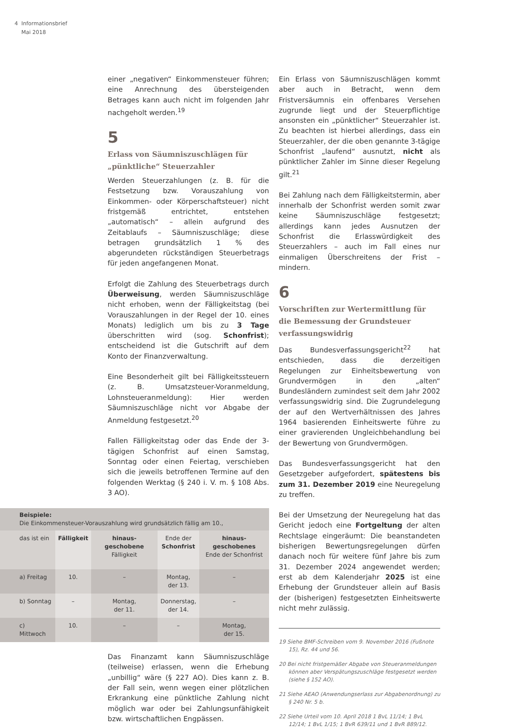4 Informationsbrief
Mai 2018
einer „negativen“ Einkommensteuer führen; eine Anrechnung des übersteigenden Betrages kann auch nicht im folgenden Jahr nachgeholt werden.<sup>19</sup>
5
Erlass von Säumniszuschlägen für „pünktliche“ Steuerzahler
Werden Steuerzahlungen (z. B. für die Festsetzung bzw. Vorauszahlung von Einkommen- oder Körperschaftsteuer) nicht fristgemäß entrichtet, entstehen „automatisch“ – allein aufgrund des Zeitablaufs – Säumniszuschläge; diese betragen grundsätzlich 1 % des abgerundeten rückständigen Steuerbetrags für jeden angefangenen Monat.
Erfolgt die Zahlung des Steuerbetrags durch Überweisung, werden Säumniszuschläge nicht erhoben, wenn der Fälligkeitstag (bei Vorauszahlungen in der Regel der 10. eines Monats) lediglich um bis zu 3 Tage überschritten wird (sog. Schonfrist); entscheidend ist die Gutschrift auf dem Konto der Finanzverwaltung.
Eine Besonderheit gilt bei Fälligkeitssteuern (z. B. Umsatzsteuer-Voranmeldung, Lohnsteueranmeldung): Hier werden Säumniszuschläge nicht vor Abgabe der Anmeldung festgesetzt.<sup>20</sup>
Fallen Fälligkeitstag oder das Ende der 3-tägigen Schonfrist auf einen Samstag, Sonntag oder einen Feiertag, verschieben sich die jeweils betroffenen Termine auf den folgenden Werktag (§ 240 i. V. m. § 108 Abs. 3 AO).
| Beispiele: Die Einkommensteuer-Vorauszahlung wird grundsätzlich fällig am 10., | | | | |
| das ist ein | Fälligkeit | hinaus-geschobene Fälligkeit | Ende der Schonfrist | hinaus-geschobenes Ende der Schonfrist |
| a) Freitag | 10. | – | Montag, der 13. | – |
| b) Sonntag | – | Montag, der 11. | Donnerstag, der 14. | – |
| c) Mittwoch | 10. | – | – | Montag, der 15. |
Das Finanzamt kann Säumniszuschläge (teilweise) erlassen, wenn die Erhebung „unbillig“ wäre (§ 227 AO). Dies kann z. B. der Fall sein, wenn wegen einer plötzlichen Erkrankung eine pünktliche Zahlung nicht möglich war oder bei Zahlungsunfähigkeit bzw. wirtschaftlichen Engpässen.
Ein Erlass von Säumniszuschlägen kommt aber auch in Betracht, wenn dem Fristversäumnis ein offenbares Versehen zugrunde liegt und der Steuerpflichtige ansonsten ein „pünktlicher“ Steuerzahler ist. Zu beachten ist hierbei allerdings, dass ein Steuerzahler, der die oben genannte 3-tägige Schonfrist „laufend“ ausnutzt, nicht als pünktlicher Zahler im Sinne dieser Regelung gilt.<sup>21</sup>
Bei Zahlung nach dem Fälligkeitstermin, aber innerhalb der Schonfrist werden somit zwar keine Säumniszuschläge festgesetzt; allerdings kann jedes Ausnutzen der Schonfrist die Erlasswürdigkeit des Steuerzahlers – auch im Fall eines nur einmaligen Überschreitens der Frist – mindern.
6
Vorschriften zur Wertermittlung für die Bemessung der Grundsteuer verfassungswidrig
Das Bundesverfassungsgericht<sup>22</sup> hat entschieden, dass die derzeitigen Regelungen zur Einheitsbewertung von Grundvermögen in den „alten“ Bundesländern zumindest seit dem Jahr 2002 verfassungswidrig sind. Die Zugrundelegung der auf den Wertverhältnissen des Jahres 1964 basierenden Einheitswerte führe zu einer gravierenden Ungleichbehandlung bei der Bewertung von Grundvermögen.
Das Bundesverfassungsgericht hat den Gesetzgeber aufgefordert, spätestens bis zum 31. Dezember 2019 eine Neuregelung zu treffen.
Bei der Umsetzung der Neuregelung hat das Gericht jedoch eine Fortgeltung der alten Rechtslage eingeräumt: Die beanstandeten bisherigen Bewertungsregelungen dürfen danach noch für weitere fünf Jahre bis zum 31. Dezember 2024 angewendet werden; erst ab dem Kalenderjahr 2025 ist eine Erhebung der Grundsteuer allein auf Basis der (bisherigen) festgesetzten Einheitswerte nicht mehr zulässig.
19 Siehe BMF-Schreiben vom 9. November 2016 (Fußnote 15), Rz. 44 und 56.
20 Bei nicht fristgemäßer Abgabe von Steueranmeldungen können aber Verspätungszuschläge festgesetzt werden (siehe § 152 AO).
21 Siehe AEAO (Anwendungserlass zur Abgabenordnung) zu § 240 Nr. 5 b.
22 Siehe Urteil vom 10. April 2018 1 BvL 11/14; 1 BvL 12/14; 1 BvL 1/15; 1 BvR 639/11 und 1 BvR 889/12.